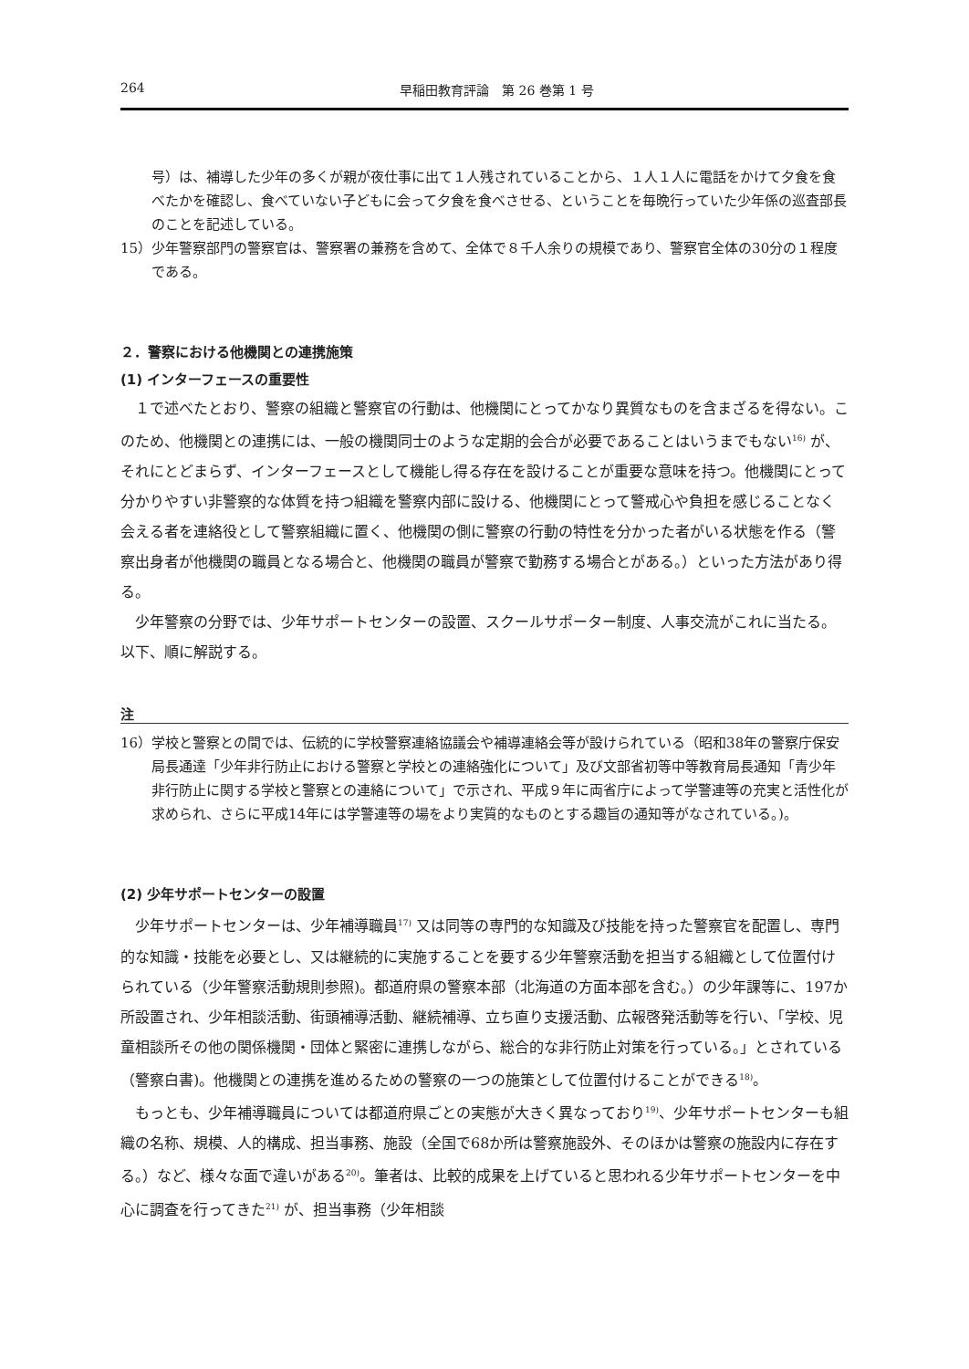264 早稲田教育評論　第 26 巻第 1 号
号）は、補導した少年の多くが親が夜仕事に出て１人残されていることから、１人１人に電話をかけて夕食を食べたかを確認し、食べていない子どもに会って夕食を食べさせる、ということを毎晩行っていた少年係の巡査部長のことを記述している。
15）少年警察部門の警察官は、警察署の兼務を含めて、全体で８千人余りの規模であり、警察官全体の30分の１程度である。
２．警察における他機関との連携施策
(1) インターフェースの重要性
１で述べたとおり、警察の組織と警察官の行動は、他機関にとってかなり異質なものを含まざるを得ない。このため、他機関との連携には、一般の機関同士のような定期的会合が必要であることはいうまでもない<sup>16)</sup> が、それにとどまらず、インターフェースとして機能し得る存在を設けることが重要な意味を持つ。他機関にとって分かりやすい非警察的な体質を持つ組織を警察内部に設ける、他機関にとって警戒心や負担を感じることなく会える者を連絡役として警察組織に置く、他機関の側に警察の行動の特性を分かった者がいる状態を作る（警察出身者が他機関の職員となる場合と、他機関の職員が警察で勤務する場合とがある。）といった方法があり得る。
少年警察の分野では、少年サポートセンターの設置、スクールサポーター制度、人事交流がこれに当たる。以下、順に解説する。
注
16）学校と警察との間では、伝統的に学校警察連絡協議会や補導連絡会等が設けられている（昭和38年の警察庁保安局長通達「少年非行防止における警察と学校との連絡強化について」及び文部省初等中等教育局長通知「青少年非行防止に関する学校と警察との連絡について」で示され、平成９年に両省庁によって学警連等の充実と活性化が求められ、さらに平成14年には学警連等の場をより実質的なものとする趣旨の通知等がなされている。)。
(2) 少年サポートセンターの設置
少年サポートセンターは、少年補導職員<sup>17)</sup> 又は同等の専門的な知識及び技能を持った警察官を配置し、専門的な知識・技能を必要とし、又は継続的に実施することを要する少年警察活動を担当する組織として位置付けられている（少年警察活動規則参照)。都道府県の警察本部（北海道の方面本部を含む。）の少年課等に、197か所設置され、少年相談活動、街頭補導活動、継続補導、立ち直り支援活動、広報啓発活動等を行い、「学校、児童相談所その他の関係機関・団体と緊密に連携しながら、総合的な非行防止対策を行っている。」とされている（警察白書)。他機関との連携を進めるための警察の一つの施策として位置付けることができる<sup>18)</sup>。
もっとも、少年補導職員については都道府県ごとの実態が大きく異なっており<sup>19)</sup>、少年サポートセンターも組織の名称、規模、人的構成、担当事務、施設（全国で68か所は警察施設外、そのほかは警察の施設内に存在する。）など、様々な面で違いがある<sup>20)</sup>。筆者は、比較的成果を上げていると思われる少年サポートセンターを中心に調査を行ってきた<sup>21)</sup> が、担当事務（少年相談